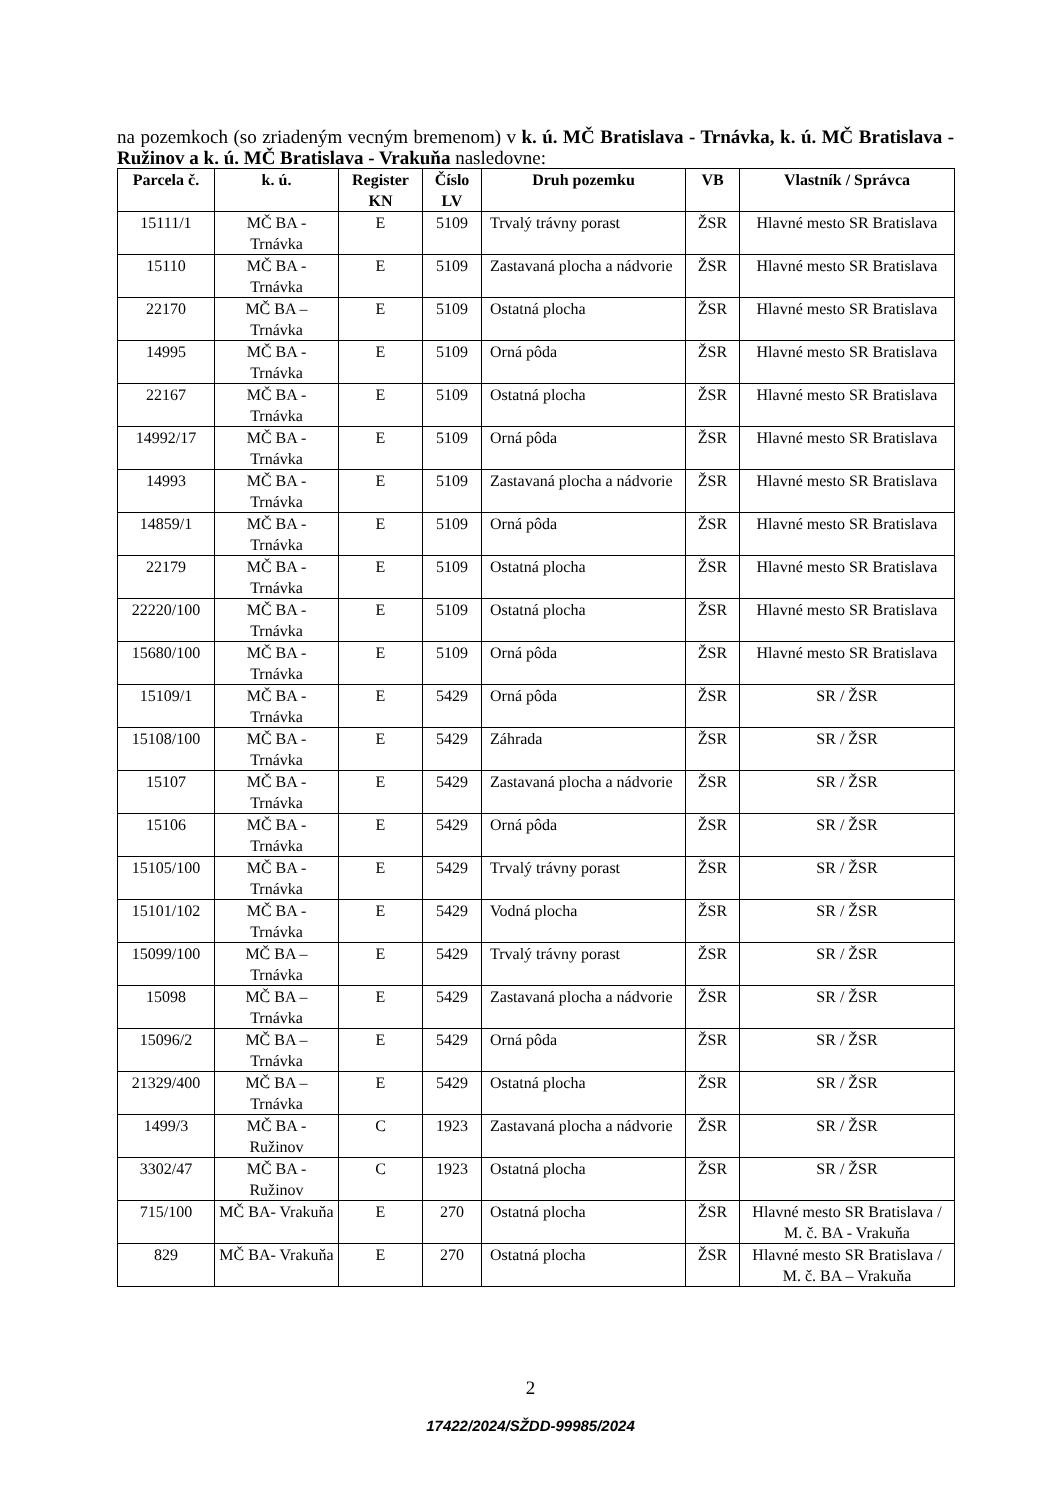na pozemkoch (so zriadeným vecným bremenom) v k. ú. MČ Bratislava - Trnávka, k. ú. MČ Bratislava - Ružinov a k. ú. MČ Bratislava - Vrakuňa nasledovne:
| Parcela č. | k. ú. | Register KN | Číslo LV | Druh pozemku | VB | Vlastník / Správca |
| --- | --- | --- | --- | --- | --- | --- |
| 15111/1 | MČ BA - Trnávka | E | 5109 | Trvalý trávny porast | ŽSR | Hlavné mesto SR Bratislava |
| 15110 | MČ BA - Trnávka | E | 5109 | Zastavaná plocha a nádvorie | ŽSR | Hlavné mesto SR Bratislava |
| 22170 | MČ BA – Trnávka | E | 5109 | Ostatná plocha | ŽSR | Hlavné mesto SR Bratislava |
| 14995 | MČ BA - Trnávka | E | 5109 | Orná pôda | ŽSR | Hlavné mesto SR Bratislava |
| 22167 | MČ BA - Trnávka | E | 5109 | Ostatná plocha | ŽSR | Hlavné mesto SR Bratislava |
| 14992/17 | MČ BA - Trnávka | E | 5109 | Orná pôda | ŽSR | Hlavné mesto SR Bratislava |
| 14993 | MČ BA - Trnávka | E | 5109 | Zastavaná plocha a nádvorie | ŽSR | Hlavné mesto SR Bratislava |
| 14859/1 | MČ BA - Trnávka | E | 5109 | Orná pôda | ŽSR | Hlavné mesto SR Bratislava |
| 22179 | MČ BA - Trnávka | E | 5109 | Ostatná plocha | ŽSR | Hlavné mesto SR Bratislava |
| 22220/100 | MČ BA - Trnávka | E | 5109 | Ostatná plocha | ŽSR | Hlavné mesto SR Bratislava |
| 15680/100 | MČ BA - Trnávka | E | 5109 | Orná pôda | ŽSR | Hlavné mesto SR Bratislava |
| 15109/1 | MČ BA - Trnávka | E | 5429 | Orná pôda | ŽSR | SR / ŽSR |
| 15108/100 | MČ BA - Trnávka | E | 5429 | Záhrada | ŽSR | SR / ŽSR |
| 15107 | MČ BA - Trnávka | E | 5429 | Zastavaná plocha a nádvorie | ŽSR | SR / ŽSR |
| 15106 | MČ BA - Trnávka | E | 5429 | Orná pôda | ŽSR | SR / ŽSR |
| 15105/100 | MČ BA - Trnávka | E | 5429 | Trvalý trávny porast | ŽSR | SR / ŽSR |
| 15101/102 | MČ BA - Trnávka | E | 5429 | Vodná plocha | ŽSR | SR / ŽSR |
| 15099/100 | MČ BA – Trnávka | E | 5429 | Trvalý trávny porast | ŽSR | SR / ŽSR |
| 15098 | MČ BA – Trnávka | E | 5429 | Zastavaná plocha a nádvorie | ŽSR | SR / ŽSR |
| 15096/2 | MČ BA – Trnávka | E | 5429 | Orná pôda | ŽSR | SR / ŽSR |
| 21329/400 | MČ BA – Trnávka | E | 5429 | Ostatná plocha | ŽSR | SR / ŽSR |
| 1499/3 | MČ BA - Ružinov | C | 1923 | Zastavaná plocha a nádvorie | ŽSR | SR / ŽSR |
| 3302/47 | MČ BA - Ružinov | C | 1923 | Ostatná plocha | ŽSR | SR / ŽSR |
| 715/100 | MČ BA- Vrakuňa | E | 270 | Ostatná plocha | ŽSR | Hlavné mesto SR Bratislava / M. č. BA - Vrakuňa |
| 829 | MČ BA- Vrakuňa | E | 270 | Ostatná plocha | ŽSR | Hlavné mesto SR Bratislava / M. č. BA – Vrakuňa |
2
17422/2024/SŽDD-99985/2024